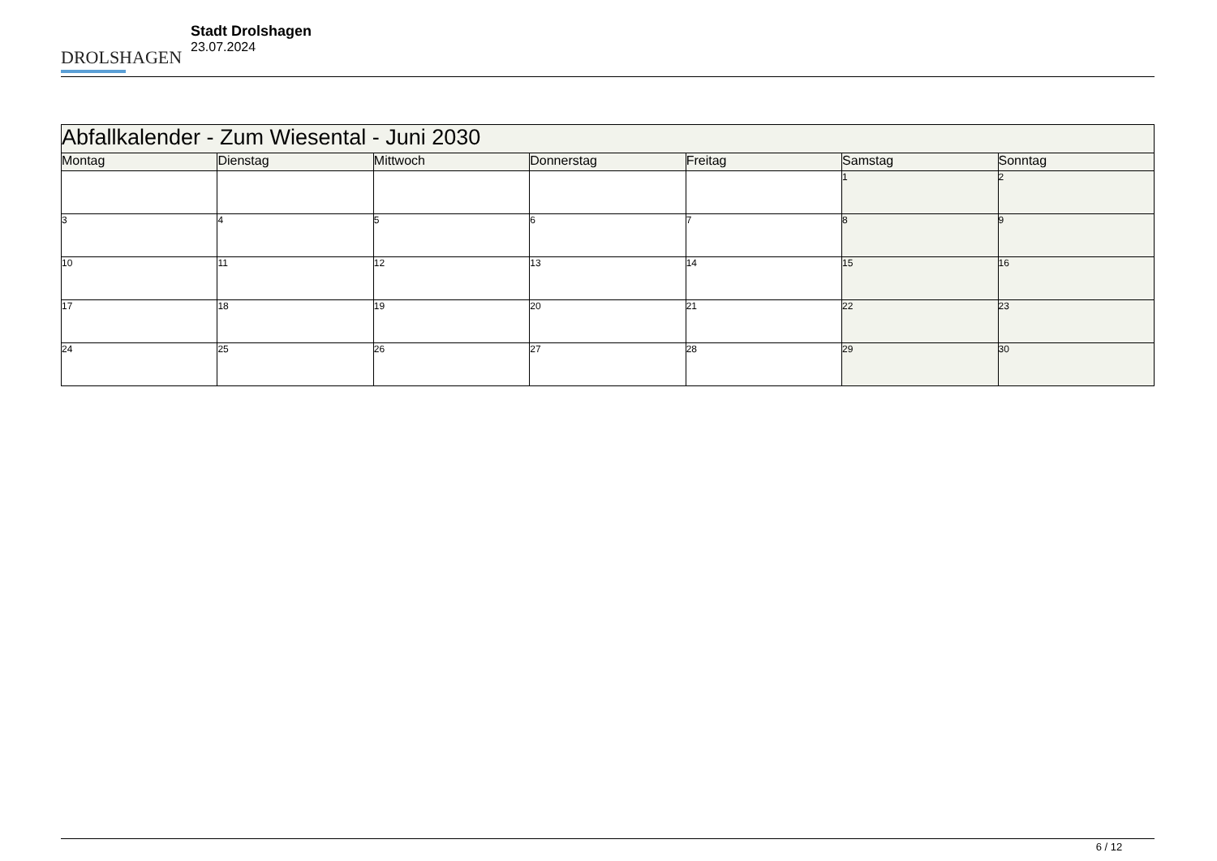DROLSHAGEN
Stadt Drolshagen
23.07.2024
| Abfallkalender - Zum Wiesental - Juni 2030 | | | | | | |
| --- | --- | --- | --- | --- | --- | --- |
| Montag | Dienstag | Mittwoch | Donnerstag | Freitag | Samstag | Sonntag |
| | | | | | 1 | 2 |
| 3 | 4 | 5 | 6 | 7 | 8 | 9 |
| 10 | 11 | 12 | 13 | 14 | 15 | 16 |
| 17 | 18 | 19 | 20 | 21 | 22 | 23 |
| 24 | 25 | 26 | 27 | 28 | 29 | 30 |
6 / 12